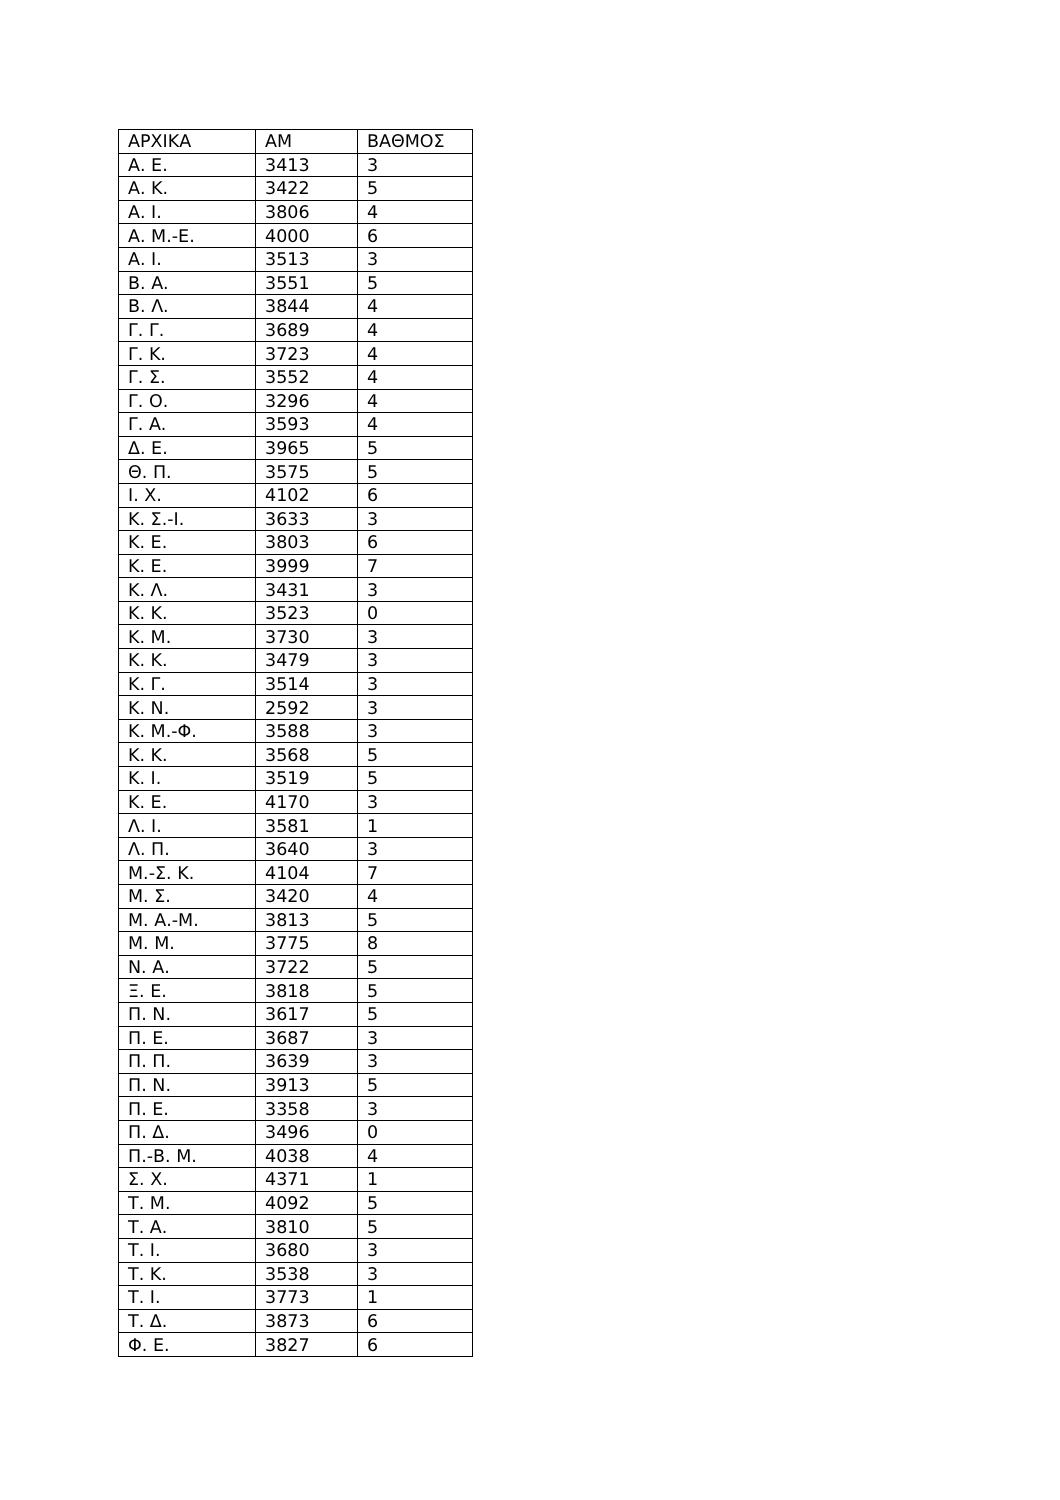| ΑΡΧΙΚΑ | ΑΜ | ΒΑΘΜΟΣ |
| Α. Ε. | 3413 | 3 |
| Α. Κ. | 3422 | 5 |
| Α. Ι. | 3806 | 4 |
| Α. Μ.-Ε. | 4000 | 6 |
| Α. Ι. | 3513 | 3 |
| Β. Α. | 3551 | 5 |
| Β. Λ. | 3844 | 4 |
| Γ. Γ. | 3689 | 4 |
| Γ. Κ. | 3723 | 4 |
| Γ. Σ. | 3552 | 4 |
| Γ. Ο. | 3296 | 4 |
| Γ. Α. | 3593 | 4 |
| Δ. Ε. | 3965 | 5 |
| Θ. Π. | 3575 | 5 |
| Ι. Χ. | 4102 | 6 |
| Κ. Σ.-Ι. | 3633 | 3 |
| Κ. Ε. | 3803 | 6 |
| Κ. Ε. | 3999 | 7 |
| Κ. Λ. | 3431 | 3 |
| Κ. Κ. | 3523 | 0 |
| Κ. Μ. | 3730 | 3 |
| Κ. Κ. | 3479 | 3 |
| Κ. Γ. | 3514 | 3 |
| Κ. Ν. | 2592 | 3 |
| Κ. Μ.-Φ. | 3588 | 3 |
| Κ. Κ. | 3568 | 5 |
| Κ. Ι. | 3519 | 5 |
| Κ. Ε. | 4170 | 3 |
| Λ. Ι. | 3581 | 1 |
| Λ. Π. | 3640 | 3 |
| Μ.-Σ. Κ. | 4104 | 7 |
| Μ. Σ. | 3420 | 4 |
| Μ. Α.-Μ. | 3813 | 5 |
| Μ. Μ. | 3775 | 8 |
| Ν. Α. | 3722 | 5 |
| Ξ. Ε. | 3818 | 5 |
| Π. Ν. | 3617 | 5 |
| Π. Ε. | 3687 | 3 |
| Π. Π. | 3639 | 3 |
| Π. Ν. | 3913 | 5 |
| Π. Ε. | 3358 | 3 |
| Π. Δ. | 3496 | 0 |
| Π.-Β. Μ. | 4038 | 4 |
| Σ. Χ. | 4371 | 1 |
| Τ. Μ. | 4092 | 5 |
| Τ. Α. | 3810 | 5 |
| Τ. Ι. | 3680 | 3 |
| Τ. Κ. | 3538 | 3 |
| Τ. Ι. | 3773 | 1 |
| Τ. Δ. | 3873 | 6 |
| Φ. Ε. | 3827 | 6 |